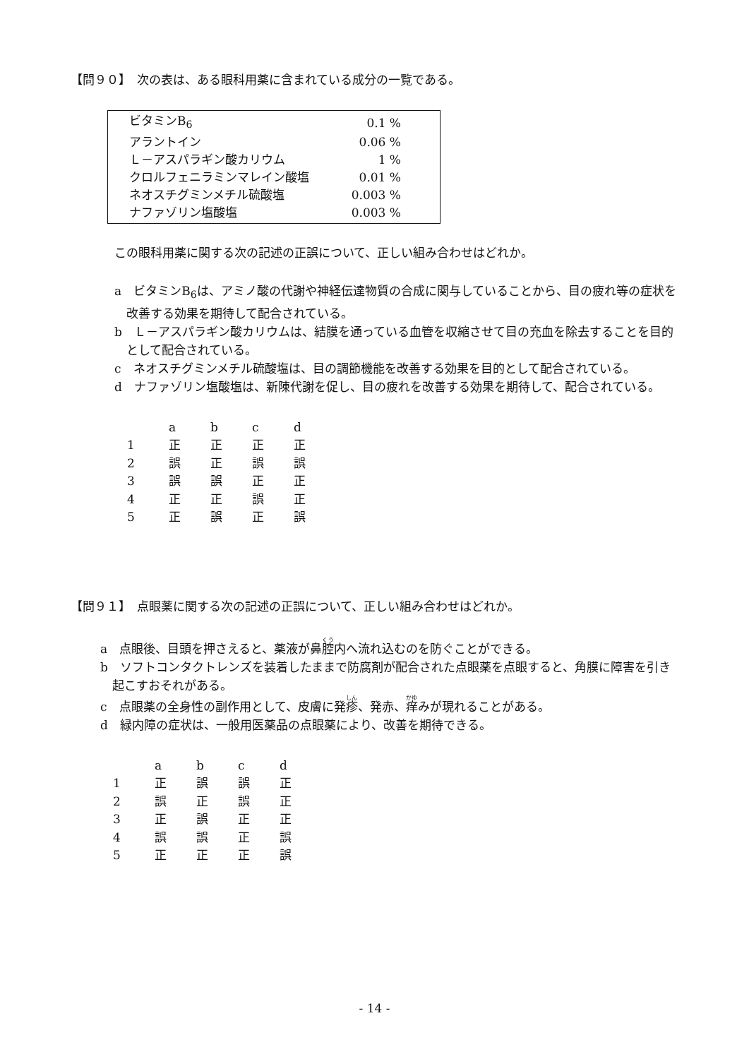【問９０】　次の表は、ある眼科用薬に含まれている成分の一覧である。
| ビタミンB<sub>6</sub> | 0.1 % |
| アラントイン | 0.06 % |
| Ｌ－アスパラギン酸カリウム | 1 % |
| クロルフェニラミンマレイン酸塩 | 0.01 % |
| ネオスチグミンメチル硫酸塩 | 0.003 % |
| ナファゾリン塩酸塩 | 0.003 % |
この眼科用薬に関する次の記述の正誤について、正しい組み合わせはどれか。
a　ビタミンB<sub>6</sub>は、アミノ酸の代謝や神経伝達物質の合成に関与していることから、目の疲れ等の症状を改善する効果を期待して配合されている。
b　Ｌ－アスパラギン酸カリウムは、結膜を通っている血管を収縮させて目の充血を除去することを目的として配合されている。
c　ネオスチグミンメチル硫酸塩は、目の調節機能を改善する効果を目的として配合されている。
d　ナファゾリン塩酸塩は、新陳代謝を促し、目の疲れを改善する効果を期待して、配合されている。
| | a | b | c | d |
| --- | --- | --- | --- | --- |
| 1 | 正 | 正 | 正 | 正 |
| 2 | 誤 | 正 | 誤 | 誤 |
| 3 | 誤 | 誤 | 正 | 正 |
| 4 | 正 | 正 | 誤 | 正 |
| 5 | 正 | 誤 | 正 | 誤 |
【問９１】　点眼薬に関する次の記述の正誤について、正しい組み合わせはどれか。
a　点眼後、目頭を押さえると、薬液が鼻腔内へ流れ込むのを防ぐことができる。
b　ソフトコンタクトレンズを装着したままで防腐剤が配合された点眼薬を点眼すると、角膜に障害を引き起こすおそれがある。
c　点眼薬の全身性の副作用として、皮膚に発疹、発赤、痒みが現れることがある。
d　緑内障の症状は、一般用医薬品の点眼薬により、改善を期待できる。
| | a | b | c | d |
| --- | --- | --- | --- | --- |
| 1 | 正 | 誤 | 誤 | 正 |
| 2 | 誤 | 正 | 誤 | 正 |
| 3 | 正 | 誤 | 正 | 正 |
| 4 | 誤 | 誤 | 正 | 誤 |
| 5 | 正 | 正 | 正 | 誤 |
- 14 -